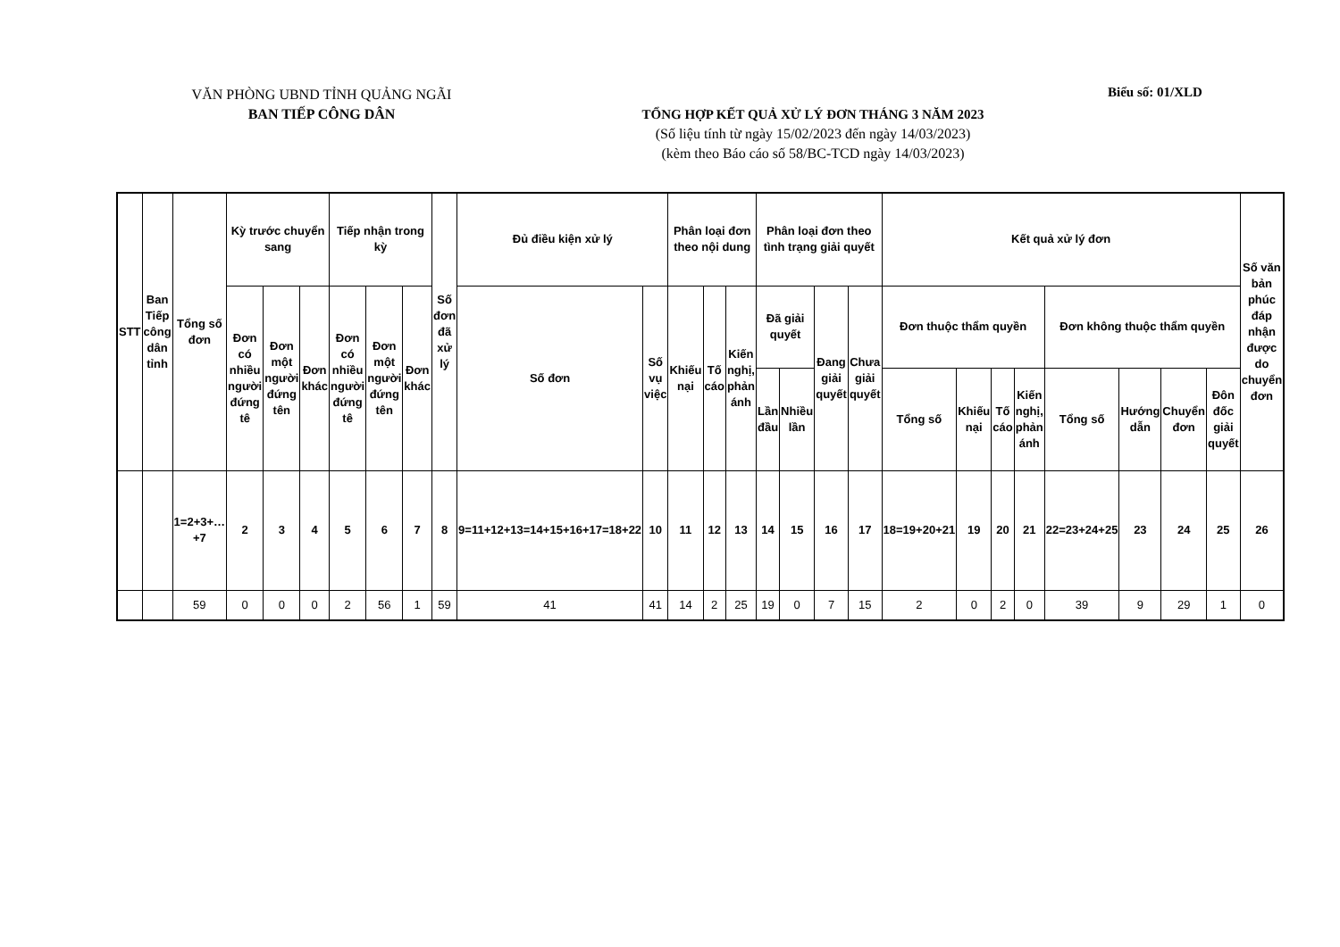VĂN PHÒNG UBND TỈNH QUẢNG NGÃI
BAN TIẾP CÔNG DÂN
Biểu số: 01/XLD
TỔNG HỢP KẾT QUẢ XỬ LÝ ĐƠN THÁNG 3 NĂM 2023
(Số liệu tính từ ngày 15/02/2023 đến ngày 14/03/2023)
(kèm theo Báo cáo số 58/BC-TCD ngày 14/03/2023)
| STT | Ban Tiếp công dân tỉnh | Tổng số đơn | Kỳ trước chuyển sang | | | Tiếp nhận trong kỳ | | | Số đơn đã xử lý | Đủ điều kiện xử lý | | Phân loại đơn theo nội dung | | | Phân loại đơn theo tình trạng giải quyết | | | | Kết quả xử lý đơn | | | | | | | | Số văn bản phúc đáp nhận được do chuyển đơn |
| --- | --- | --- | --- | --- | --- | --- | --- | --- | --- | --- | --- | --- | --- | --- | --- | --- | --- | --- | --- | --- | --- | --- | --- | --- | --- | --- | --- |
| | | | Đơn có nhiều người đứng tê | Đơn một người đứng tên | Đơn khác | Đơn có nhiều người đứng tê | Đơn một người đứng tên | Đơn khác | | Số đơn | Số vụ việc | Khiếu nại | Tố cáo | Kiến nghị, phản ánh | Đã giải quyết | | Đang giải quyết | Chưa giải quyết | Đơn thuộc thẩm quyền | | | | Đơn không thuộc thẩm quyền | | | | |
| | | | | | | | | | | | | | | | Lần đầu | Nhiều lần | | | Tổng số | Khiếu nại | Tố cáo | Kiến nghị, phản ánh | Tổng số | Hướng dẫn | Chuyển đơn | Đôn đốc giải quyết | |
| | | 1=2+3+…+7 | 2 | 3 | 4 | 5 | 6 | 7 | 8 | 9=11+12+13=14+15+16+17=18+22 | 10 | 11 | 12 | 13 | 14 | 15 | 16 | 17 | 18=19+20+21 | 19 | 20 | 21 | 22=23+24+25 | 23 | 24 | 25 | 26 |
| | | 59 | 0 | 0 | 0 | 2 | 56 | 1 | 59 | 41 | 41 | 14 | 2 | 25 | 19 | 0 | 7 | 15 | 2 | 0 | 2 | 0 | 39 | 9 | 29 | 1 | 0 |